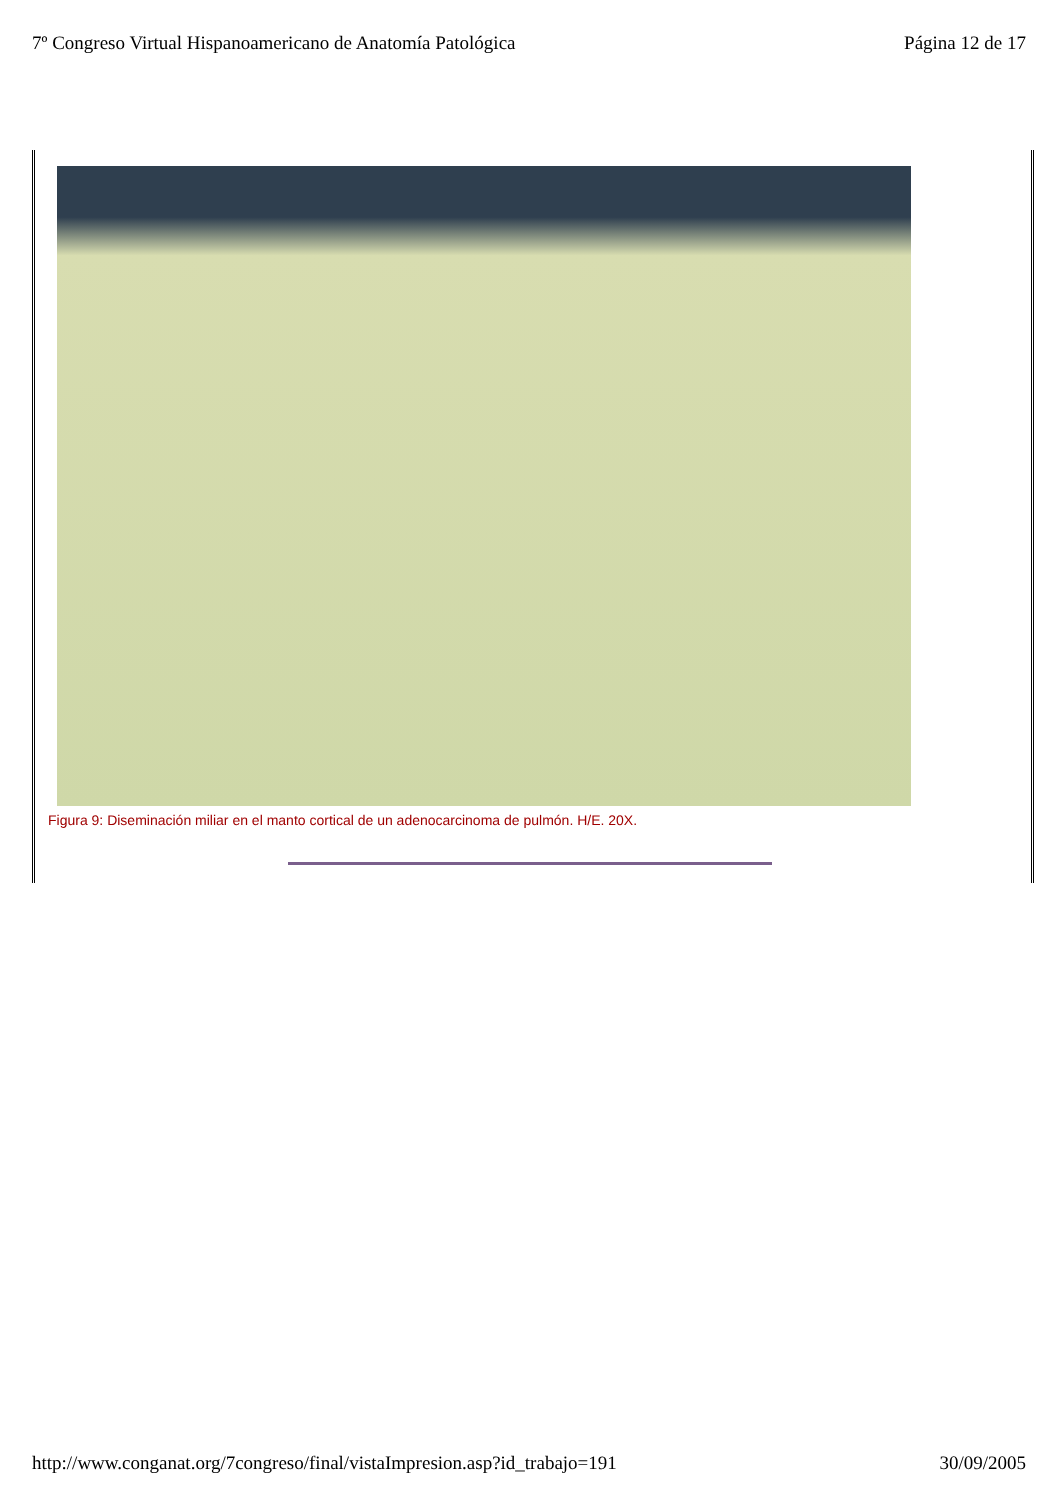7º Congreso Virtual Hispanoamericano de Anatomía Patológica Página 12 de 17
Figura 9: Diseminación miliar en el manto cortical de un adenocarcinoma de pulmón. H/E. 20X.
http://www.conganat.org/7congreso/final/vistaImpresion.asp?id_trabajo=191 30/09/2005